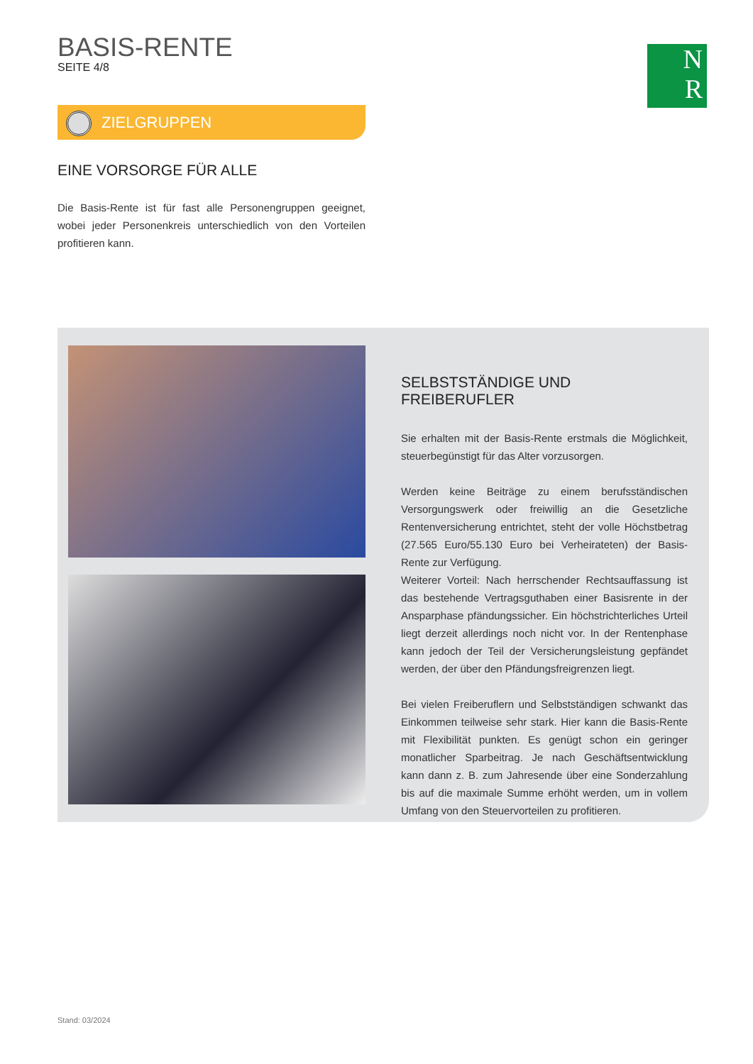BASIS-RENTE
SEITE 4/8
N
R
ZIELGRUPPEN
EINE VORSORGE FÜR ALLE
Die Basis-Rente ist für fast alle Personengruppen geeignet, wobei jeder Personenkreis unterschiedlich von den Vorteilen profitieren kann.
SELBSTSTÄNDIGE UND FREIBERUFLER
Sie erhalten mit der Basis-Rente erstmals die Möglichkeit, steuerbegünstigt für das Alter vorzusorgen.
Werden keine Beiträge zu einem berufsständischen Versorgungswerk oder freiwillig an die Gesetzliche Rentenversicherung entrichtet, steht der volle Höchstbetrag (27.565 Euro/55.130 Euro bei Verheirateten) der Basis-Rente zur Verfügung.
Weiterer Vorteil: Nach herrschender Rechtsauffassung ist das bestehende Vertragsguthaben einer Basisrente in der Ansparphase pfändungssicher. Ein höchstrichterliches Urteil liegt derzeit allerdings noch nicht vor. In der Rentenphase kann jedoch der Teil der Versicherungsleistung gepfändet werden, der über den Pfändungsfreigrenzen liegt.
Bei vielen Freiberuflern und Selbstständigen schwankt das Einkommen teilweise sehr stark. Hier kann die Basis-Rente mit Flexibilität punkten. Es genügt schon ein geringer monatlicher Sparbeitrag. Je nach Geschäftsentwicklung kann dann z. B. zum Jahresende über eine Sonderzahlung bis auf die maximale Summe erhöht werden, um in vollem Umfang von den Steuervorteilen zu profitieren.
Stand: 03/2024